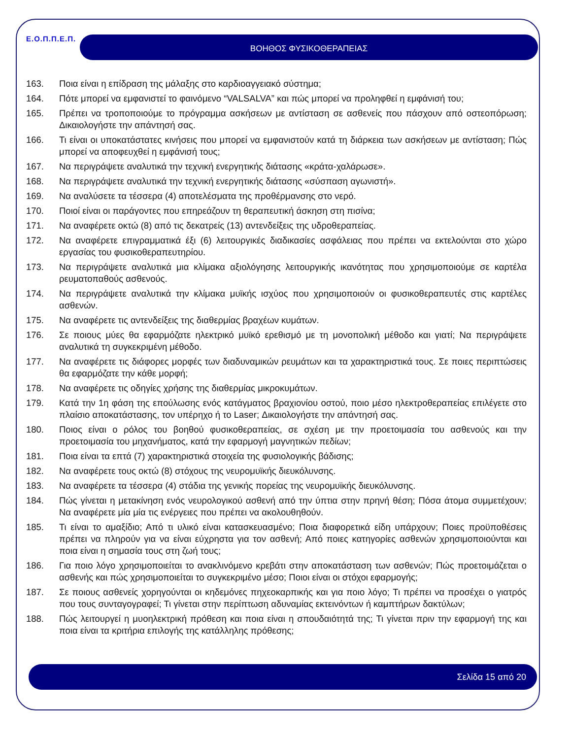Ε.Ο.Π.Π.Ε.Π. ΒΟΗΘΟΣ ΦΥΣΙΚΟΘΕΡΑΠΕΙΑΣ
163. Ποια είναι η επίδραση της μάλαξης στο καρδιοαγγειακό σύστημα;
164. Πότε μπορεί να εμφανιστεί το φαινόμενο “VALSALVA” και πώς μπορεί να προληφθεί η εμφάνισή του;
165. Πρέπει να τροποποιούμε το πρόγραμμα ασκήσεων με αντίσταση σε ασθενείς που πάσχουν από οστεοπόρωση; Δικαιολογήστε την απάντησή σας.
166. Τι είναι οι υποκατάστατες κινήσεις που μπορεί να εμφανιστούν κατά τη διάρκεια των ασκήσεων με αντίσταση; Πώς μπορεί να αποφευχθεί η εμφάνισή τους;
167. Να περιγράψετε αναλυτικά την τεχνική ενεργητικής διάτασης «κράτα-χαλάρωσε».
168. Να περιγράψετε αναλυτικά την τεχνική ενεργητικής διάτασης «σύσπαση αγωνιστή».
169. Να αναλύσετε τα τέσσερα (4) αποτελέσματα της προθέρμανσης στο νερό.
170. Ποιοί είναι οι παράγοντες που επηρεάζουν τη θεραπευτική άσκηση στη πισίνα;
171. Να αναφέρετε οκτώ (8) από τις δεκατρείς (13) αντενδείξεις της υδροθεραπείας.
172. Να αναφέρετε επιγραμματικά έξι (6) λειτουργικές διαδικασίες ασφάλειας που πρέπει να εκτελούνται στο χώρο εργασίας του φυσικοθεραπευτηρίου.
173. Να περιγράψετε αναλυτικά μια κλίμακα αξιολόγησης λειτουργικής ικανότητας που χρησιμοποιούμε σε καρτέλα ρευματοπαθούς ασθενούς.
174. Να περιγράψετε αναλυτικά την κλίμακα μυϊκής ισχύος που χρησιμοποιούν οι φυσικοθεραπευτές στις καρτέλες ασθενών.
175. Να αναφέρετε τις αντενδείξεις της διαθερμίας βραχέων κυμάτων.
176. Σε ποιους μύες θα εφαρμόζατε ηλεκτρικό μυϊκό ερεθισμό με τη μονοπολική μέθοδο και γιατί; Να περιγράψετε αναλυτικά τη συγκεκριμένη μέθοδο.
177. Να αναφέρετε τις διάφορες μορφές των διαδυναμικών ρευμάτων και τα χαρακτηριστικά τους. Σε ποιες περιπτώσεις θα εφαρμόζατε την κάθε μορφή;
178. Να αναφέρετε τις οδηγίες χρήσης της διαθερμίας μικροκυμάτων.
179. Κατά την 1η φάση της επούλωσης ενός κατάγματος βραχιονίου οστού, ποιο μέσο ηλεκτροθεραπείας επιλέγετε στο πλαίσιο αποκατάστασης, τον υπέρηχο ή το Laser; Δικαιολογήστε την απάντησή σας.
180. Ποιος είναι ο ρόλος του βοηθού φυσικοθεραπείας, σε σχέση με την προετοιμασία του ασθενούς και την προετοιμασία του μηχανήματος, κατά την εφαρμογή μαγνητικών πεδίων;
181. Ποια είναι τα επτά (7) χαρακτηριστικά στοιχεία της φυσιολογικής βάδισης;
182. Να αναφέρετε τους οκτώ (8) στόχους της νευρομυϊκής διευκόλυνσης.
183. Να αναφέρετε τα τέσσερα (4) στάδια της γενικής πορείας της νευρομυϊκής διευκόλυνσης.
184. Πώς γίνεται η μετακίνηση ενός νευρολογικού ασθενή από την ύπτια στην πρηνή θέση; Πόσα άτομα συμμετέχουν; Να αναφέρετε μία μία τις ενέργειες που πρέπει να ακολουθηθούν.
185. Τι είναι το αμαξίδιο; Από τι υλικό είναι κατασκευασμένο; Ποια διαφορετικά είδη υπάρχουν; Ποιες προϋποθέσεις πρέπει να πληρούν για να είναι εύχρηστα για τον ασθενή; Από ποιες κατηγορίες ασθενών χρησιμοποιούνται και ποια είναι η σημασία τους στη ζωή τους;
186. Για ποιο λόγο χρησιμοποιείται το ανακλινόμενο κρεβάτι στην αποκατάσταση των ασθενών; Πώς προετοιμάζεται ο ασθενής και πώς χρησιμοποιείται το συγκεκριμένο μέσο; Ποιοι είναι οι στόχοι εφαρμογής;
187. Σε ποιους ασθενείς χορηγούνται οι κηδεμόνες πηχεοκαρπικής και για ποιο λόγο; Τι πρέπει να προσέχει ο γιατρός που τους συνταγογραφεί; Τι γίνεται στην περίπτωση αδυναμίας εκτεινόντων ή καμπτήρων δακτύλων;
188. Πώς λειτουργεί η μυοηλεκτρική πρόθεση και ποια είναι η σπουδαιότητά της; Τι γίνεται πριν την εφαρμογή της και ποια είναι τα κριτήρια επιλογής της κατάλληλης πρόθεσης;
Σελίδα 15 από 20